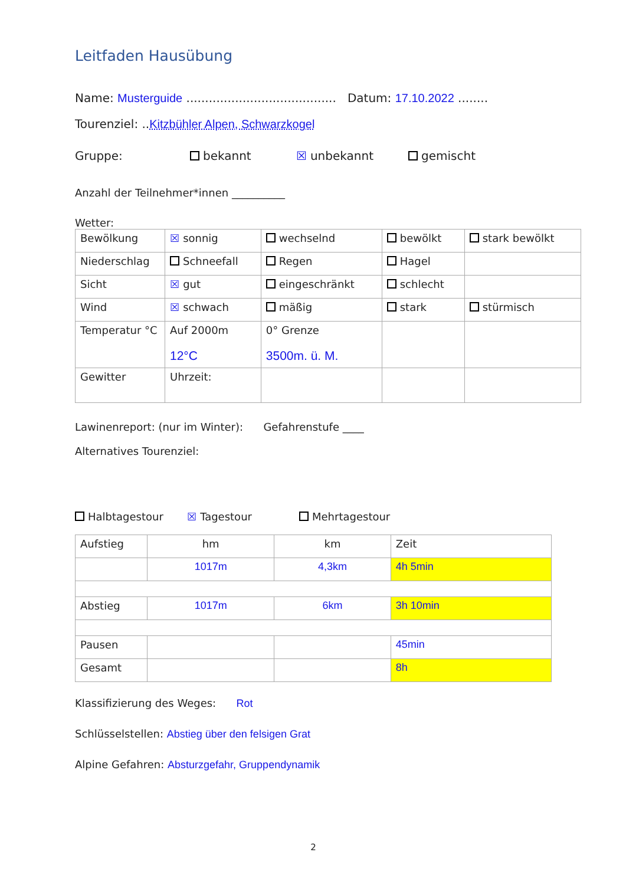Leitfaden Hausübung
Name: Musterguide ........................................ Datum: 17.10.2022 ........
Tourenziel: ..Kitzbühler Alpen, Schwarzkogel
Gruppe: bekannt ☒ unbekannt gemischt
Anzahl der Teilnehmer*innen __________
Wetter:
| Bewölkung | ☒ sonnig | wechselnd | bewölkt | stark bewölkt |
| Niederschlag | Schneefall | Regen | Hagel | |
| Sicht | ☒ gut | eingeschränkt | schlecht | |
| Wind | ☒ schwach | mäßig | stark | stürmisch |
| Temperatur °C | Auf 2000m 12°C | 0° Grenze 3500m. ü. M. | | |
| Gewitter | Uhrzeit: | | | |
Lawinenreport: (nur im Winter): Gefahrenstufe ____
Alternatives Tourenziel:
Halbtagestour ☒ Tagestour Mehrtagestour
| Aufstieg | hm | km | Zeit |
| | 1017m | 4,3km | 4h 5min |
| Abstieg | 1017m | 6km | 3h 10min |
| Pausen | | | 45min |
| Gesamt | | | 8h |
Klassifizierung des Weges: Rot
Schlüsselstellen: Abstieg über den felsigen Grat
Alpine Gefahren: Absturzgefahr, Gruppendynamik
2